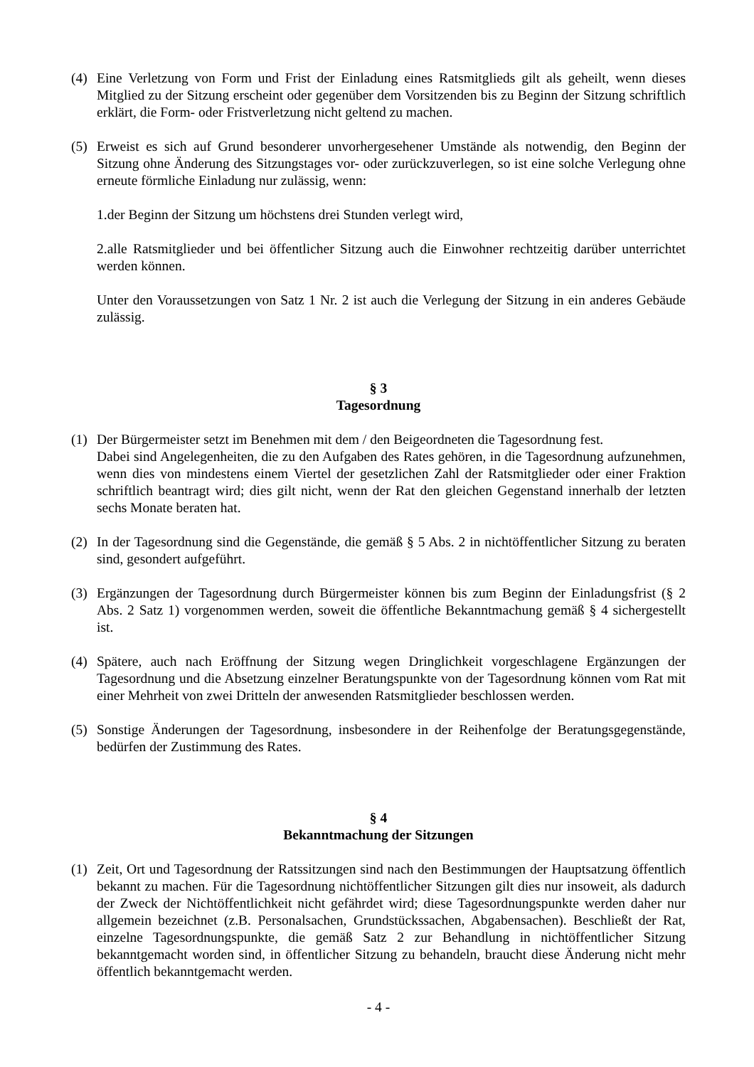(4) Eine Verletzung von Form und Frist der Einladung eines Ratsmitglieds gilt als geheilt, wenn dieses Mitglied zu der Sitzung erscheint oder gegenüber dem Vorsitzenden bis zu Beginn der Sitzung schriftlich erklärt, die Form- oder Fristverletzung nicht geltend zu machen.
(5) Erweist es sich auf Grund besonderer unvorhergesehener Umstände als notwendig, den Beginn der Sitzung ohne Änderung des Sitzungstages vor- oder zurückzuverlegen, so ist eine solche Verlegung ohne erneute förmliche Einladung nur zulässig, wenn:
1.der Beginn der Sitzung um höchstens drei Stunden verlegt wird,
2.alle Ratsmitglieder und bei öffentlicher Sitzung auch die Einwohner rechtzeitig darüber unterrichtet werden können.
Unter den Voraussetzungen von Satz 1 Nr. 2 ist auch die Verlegung der Sitzung in ein anderes Gebäude zulässig.
§ 3
Tagesordnung
(1) Der Bürgermeister setzt im Benehmen mit dem / den Beigeordneten die Tagesordnung fest.
Dabei sind Angelegenheiten, die zu den Aufgaben des Rates gehören, in die Tagesordnung aufzunehmen, wenn dies von mindestens einem Viertel der gesetzlichen Zahl der Ratsmitglieder oder einer Fraktion schriftlich beantragt wird; dies gilt nicht, wenn der Rat den gleichen Gegenstand innerhalb der letzten sechs Monate beraten hat.
(2) In der Tagesordnung sind die Gegenstände, die gemäß § 5 Abs. 2 in nichtöffentlicher Sitzung zu beraten sind, gesondert aufgeführt.
(3) Ergänzungen der Tagesordnung durch Bürgermeister können bis zum Beginn der Einladungsfrist (§ 2 Abs. 2 Satz 1) vorgenommen werden, soweit die öffentliche Bekanntmachung gemäß § 4 sichergestellt ist.
(4) Spätere, auch nach Eröffnung der Sitzung wegen Dringlichkeit vorgeschlagene Ergänzungen der Tagesordnung und die Absetzung einzelner Beratungspunkte von der Tagesordnung können vom Rat mit einer Mehrheit von zwei Dritteln der anwesenden Ratsmitglieder beschlossen werden.
(5) Sonstige Änderungen der Tagesordnung, insbesondere in der Reihenfolge der Beratungsgegenstände, bedürfen der Zustimmung des Rates.
§ 4
Bekanntmachung der Sitzungen
(1) Zeit, Ort und Tagesordnung der Ratssitzungen sind nach den Bestimmungen der Hauptsatzung öffentlich bekannt zu machen. Für die Tagesordnung nichtöffentlicher Sitzungen gilt dies nur insoweit, als dadurch der Zweck der Nichtöffentlichkeit nicht gefährdet wird; diese Tagesordnungspunkte werden daher nur allgemein bezeichnet (z.B. Personalsachen, Grundstückssachen, Abgabensachen). Beschließt der Rat, einzelne Tagesordnungspunkte, die gemäß Satz 2 zur Behandlung in nichtöffentlicher Sitzung bekanntgemacht worden sind, in öffentlicher Sitzung zu behandeln, braucht diese Änderung nicht mehr öffentlich bekanntgemacht werden.
- 4 -